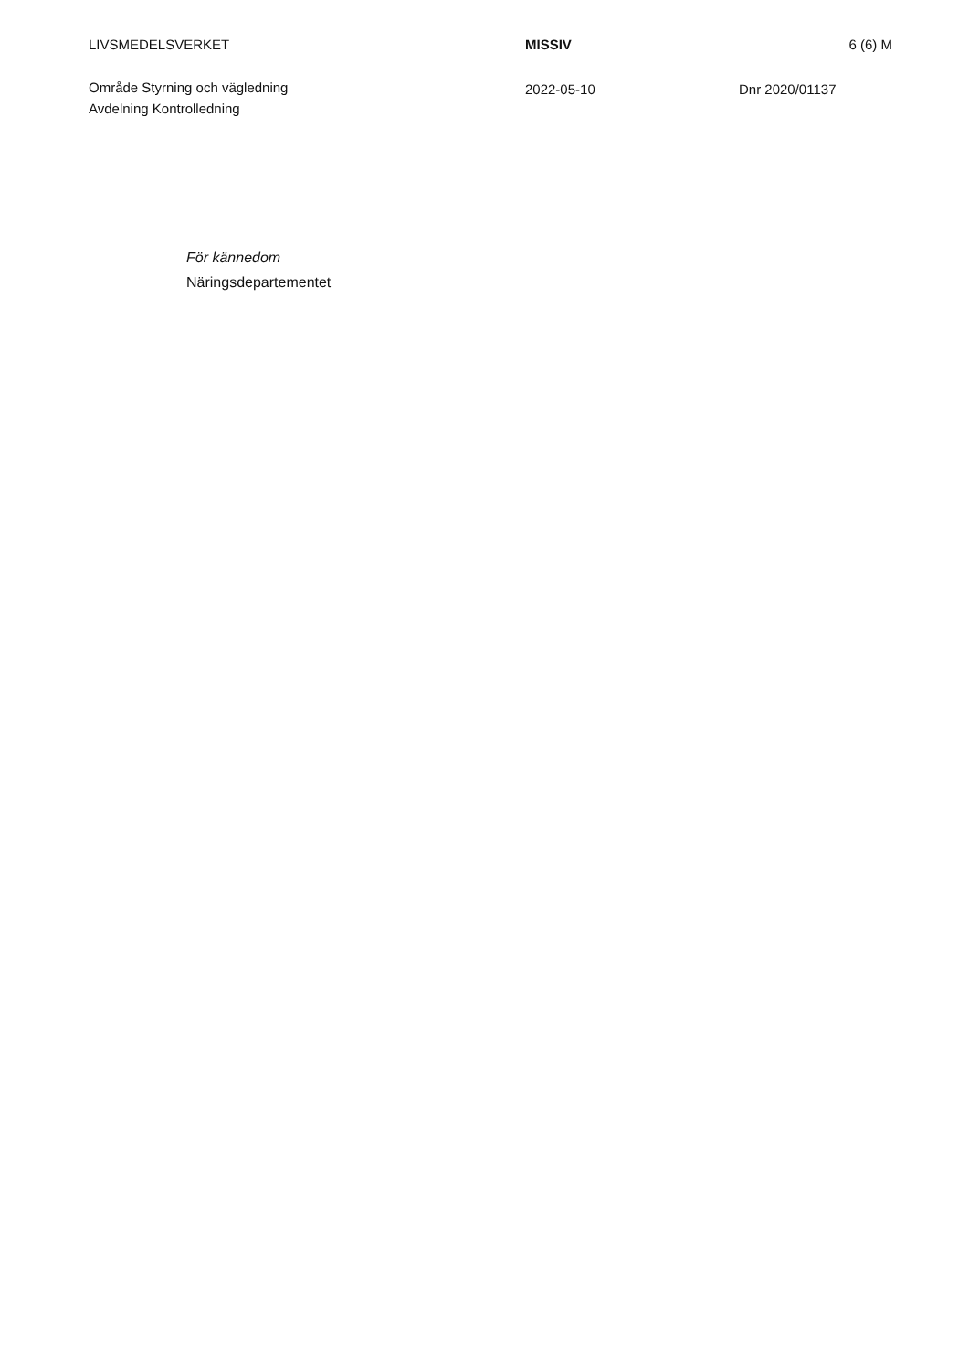LIVSMEDELSVERKET MISSIV 6 (6) M
Område Styrning och vägledning
Avdelning Kontrolledning
2022-05-10 Dnr 2020/01137
För kännedom
Näringsdepartementet